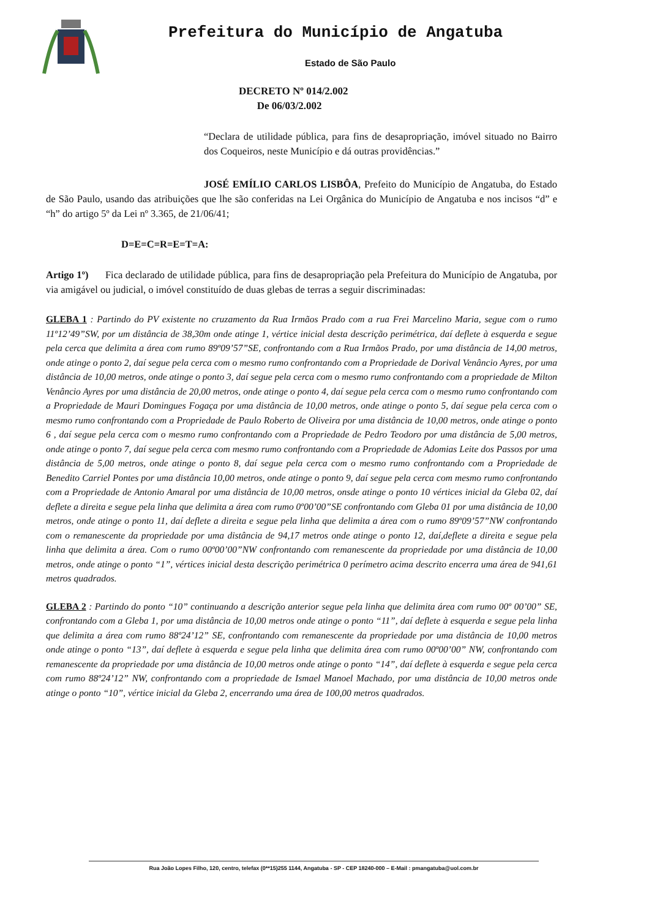Prefeitura do Município de Angatuba
Estado de São Paulo
DECRETO Nº 014/2.002
De 06/03/2.002
“Declara de utilidade pública, para fins de desapropriação, imóvel situado no Bairro dos Coqueiros, neste Município e dá outras providências.”
JOSÉ EMÍLIO CARLOS LISBÔA, Prefeito do Município de Angatuba, do Estado de São Paulo, usando das atribuições que lhe são conferidas na Lei Orgânica do Município de Angatuba e nos incisos “d” e “h” do artigo 5º da Lei nº 3.365, de 21/06/41;
D=E=C=R=E=T=A:
Artigo 1º) Fica declarado de utilidade pública, para fins de desapropriação pela Prefeitura do Município de Angatuba, por via amigável ou judicial, o imóvel constituído de duas glebas de terras a seguir discriminadas:
GLEBA 1 : Partindo do PV existente no cruzamento da Rua Irmãos Prado com a rua Frei Marcelino Maria, segue com o rumo 11º12’49”SW, por um distância de 38,30m onde atinge 1, vértice inicial desta descrição perimétrica, daí deflete à esquerda e segue pela cerca que delimita a área com rumo 89º09’57”SE, confrontando com a Rua Irmãos Prado, por uma distância de 14,00 metros, onde atinge o ponto 2, daí segue pela cerca com o mesmo rumo confrontando com a Propriedade de Dorival Venâncio Ayres, por uma distância de 10,00 metros, onde atinge o ponto 3, daí segue pela cerca com o mesmo rumo confrontando com a propriedade de Milton Venâncio Ayres por uma distância de 20,00 metros, onde atinge o ponto 4, daí segue pela cerca com o mesmo rumo confrontando com a Propriedade de Mauri Domingues Fogaça por uma distância de 10,00 metros, onde atinge o ponto 5, daí segue pela cerca com o mesmo rumo confrontando com a Propriedade de Paulo Roberto de Oliveira por uma distância de 10,00 metros, onde atinge o ponto 6 , daí segue pela cerca com o mesmo rumo confrontando com a Propriedade de Pedro Teodoro por uma distância de 5,00 metros, onde atinge o ponto 7, daí segue pela cerca com mesmo rumo confrontando com a Propriedade de Adomias Leite dos Passos por uma distância de 5,00 metros, onde atinge o ponto 8, daí segue pela cerca com o mesmo rumo confrontando com a Propriedade de Benedito Carriel Pontes por uma distância 10,00 metros, onde atinge o ponto 9, daí segue pela cerca com mesmo rumo confrontando com a Propriedade de Antonio Amaral por uma distância de 10,00 metros, onsde atinge o ponto 10 vértices inicial da Gleba 02, daí deflete a direita e segue pela linha que delimita a área com rumo 0º00’00”SE confrontando com Gleba 01 por uma distância de 10,00 metros, onde atinge o ponto 11, daí deflete a direita e segue pela linha que delimita a área com o rumo 89º09’57”NW confrontando com o remanescente da propriedade por uma distância de 94,17 metros onde atinge o ponto 12, daí,deflete a direita e segue pela linha que delimita a área. Com o rumo 00º00’00”NW confrontando com remanescente da propriedade por uma distância de 10,00 metros, onde atinge o ponto “1”, vértices inicial desta descrição perimétrica 0 perímetro acima descrito encerra uma área de 941,61 metros quadrados.
GLEBA 2 : Partindo do ponto “10” continuando a descrição anterior segue pela linha que delimita área com rumo 00º 00’00” SE, confrontando com a Gleba 1, por uma distância de 10,00 metros onde atinge o ponto “11”, daí deflete à esquerda e segue pela linha que delimita a área com rumo 88º24’12” SE, confrontando com remanescente da propriedade por uma distância de 10,00 metros onde atinge o ponto “13”, daí deflete à esquerda e segue pela linha que delimita área com rumo 00º00’00” NW, confrontando com remanescente da propriedade por uma distância de 10,00 metros onde atinge o ponto “14”, daí deflete à esquerda e segue pela cerca com rumo 88º24’12” NW, confrontando com a propriedade de Ismael Manoel Machado, por uma distância de 10,00 metros onde atinge o ponto “10”, vértice inicial da Gleba 2, encerrando uma área de 100,00 metros quadrados.
Rua João Lopes Filho, 120, centro, telefax (0**15)255 1144, Angatuba - SP - CEP 18240-000 – E-Mail : pmangatuba@uol.com.br